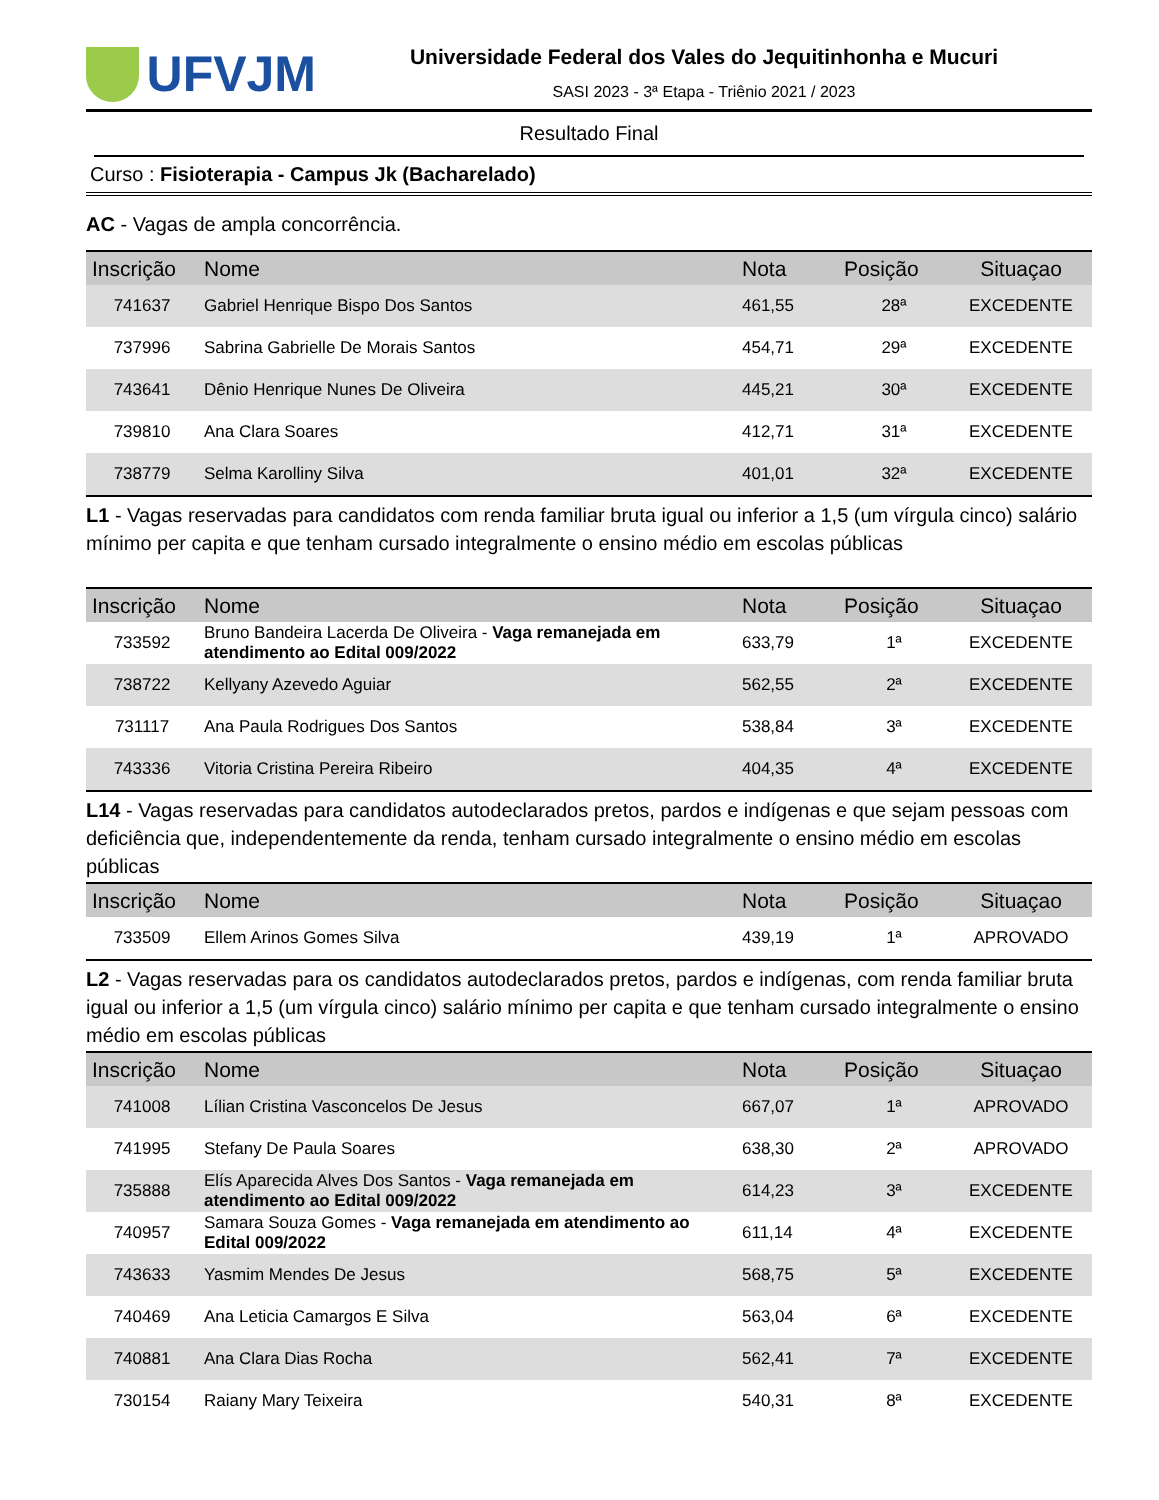UFVJM
Universidade Federal dos Vales do Jequitinhonha e Mucuri
SASI 2023 - 3ª Etapa - Triênio 2021 / 2023
Resultado Final
Curso : Fisioterapia - Campus Jk (Bacharelado)
AC - Vagas de ampla concorrência.
| Inscrição | Nome | Nota | Posição | Situaçao |
| --- | --- | --- | --- | --- |
| 741637 | Gabriel Henrique Bispo Dos Santos | 461,55 | 28ª | EXCEDENTE |
| 737996 | Sabrina Gabrielle De Morais Santos | 454,71 | 29ª | EXCEDENTE |
| 743641 | Dênio Henrique Nunes De Oliveira | 445,21 | 30ª | EXCEDENTE |
| 739810 | Ana Clara Soares | 412,71 | 31ª | EXCEDENTE |
| 738779 | Selma Karolliny Silva | 401,01 | 32ª | EXCEDENTE |
L1 - Vagas reservadas para candidatos com renda familiar bruta igual ou inferior a 1,5 (um vírgula cinco) salário mínimo per capita e que tenham cursado integralmente o ensino médio em escolas públicas
| Inscrição | Nome | Nota | Posição | Situaçao |
| --- | --- | --- | --- | --- |
| 733592 | Bruno Bandeira Lacerda De Oliveira - Vaga remanejada em atendimento ao Edital 009/2022 | 633,79 | 1ª | EXCEDENTE |
| 738722 | Kellyany Azevedo Aguiar | 562,55 | 2ª | EXCEDENTE |
| 731117 | Ana Paula Rodrigues Dos Santos | 538,84 | 3ª | EXCEDENTE |
| 743336 | Vitoria Cristina Pereira Ribeiro | 404,35 | 4ª | EXCEDENTE |
L14 - Vagas reservadas para candidatos autodeclarados pretos, pardos e indígenas e que sejam pessoas com deficiência que, independentemente da renda, tenham cursado integralmente o ensino médio em escolas públicas
| Inscrição | Nome | Nota | Posição | Situaçao |
| --- | --- | --- | --- | --- |
| 733509 | Ellem Arinos Gomes Silva | 439,19 | 1ª | APROVADO |
L2 - Vagas reservadas para os candidatos autodeclarados pretos, pardos e indígenas, com renda familiar bruta igual ou inferior a 1,5 (um vírgula cinco) salário mínimo per capita e que tenham cursado integralmente o ensino médio em escolas públicas
| Inscrição | Nome | Nota | Posição | Situaçao |
| --- | --- | --- | --- | --- |
| 741008 | Lílian Cristina Vasconcelos De Jesus | 667,07 | 1ª | APROVADO |
| 741995 | Stefany De Paula Soares | 638,30 | 2ª | APROVADO |
| 735888 | Elís Aparecida Alves Dos Santos - Vaga remanejada em atendimento ao Edital 009/2022 | 614,23 | 3ª | EXCEDENTE |
| 740957 | Samara Souza Gomes - Vaga remanejada em atendimento ao Edital 009/2022 | 611,14 | 4ª | EXCEDENTE |
| 743633 | Yasmim Mendes De Jesus | 568,75 | 5ª | EXCEDENTE |
| 740469 | Ana Leticia Camargos E Silva | 563,04 | 6ª | EXCEDENTE |
| 740881 | Ana Clara Dias Rocha | 562,41 | 7ª | EXCEDENTE |
| 730154 | Raiany Mary Teixeira | 540,31 | 8ª | EXCEDENTE |